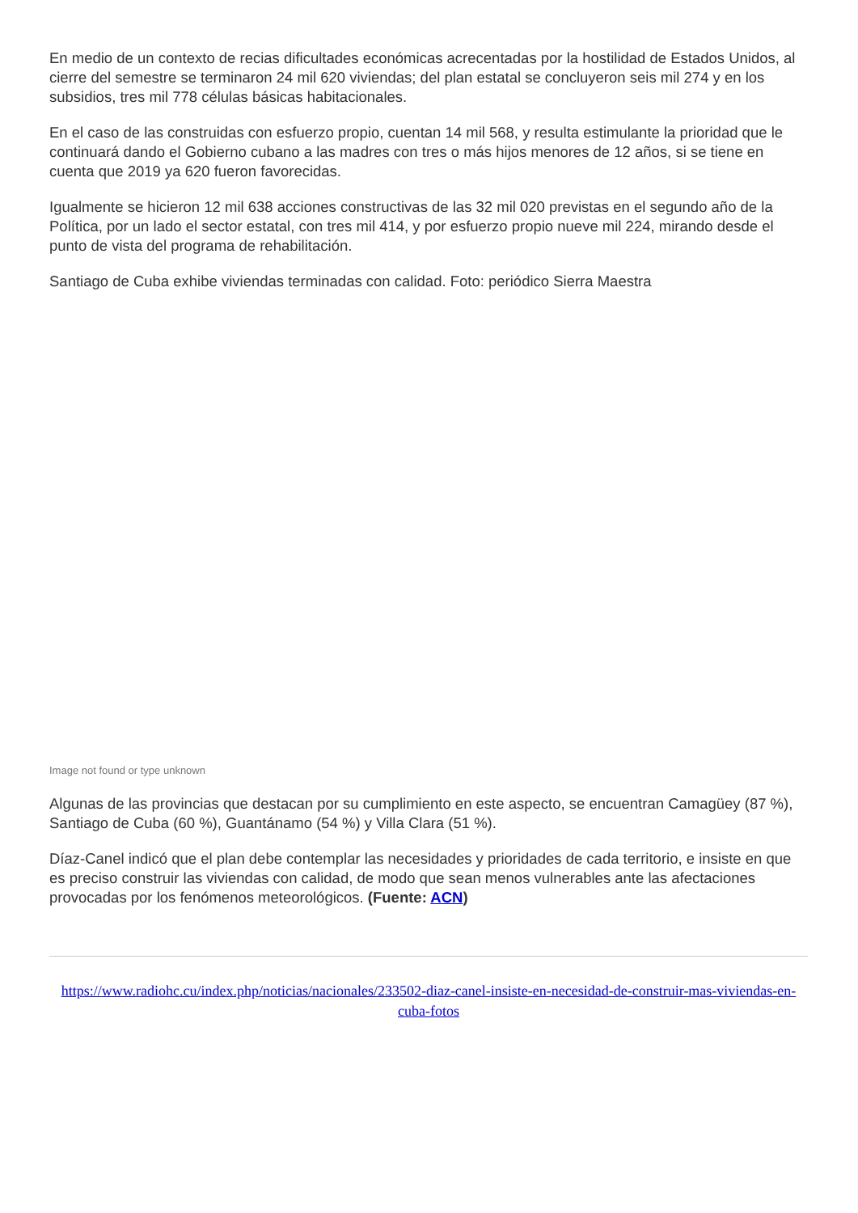En medio de un contexto de recias dificultades económicas acrecentadas por la hostilidad de Estados Unidos, al cierre del semestre se terminaron 24 mil 620 viviendas; del plan estatal se concluyeron seis mil 274 y en los subsidios, tres mil 778 células básicas habitacionales.
En el caso de las construidas con esfuerzo propio, cuentan 14 mil 568, y resulta estimulante la prioridad que le continuará dando el Gobierno cubano a las madres con tres o más hijos menores de 12 años, si se tiene en cuenta que 2019 ya 620 fueron favorecidas.
Igualmente se hicieron 12 mil 638 acciones constructivas de las 32 mil 020 previstas en el segundo año de la Política, por un lado el sector estatal, con tres mil 414, y por esfuerzo propio nueve mil 224, mirando desde el punto de vista del programa de rehabilitación.
Santiago de Cuba exhibe viviendas terminadas con calidad. Foto: periódico Sierra Maestra
Image not found or type unknown
Algunas de las provincias que destacan por su cumplimiento en este aspecto, se encuentran Camagüey (87 %), Santiago de Cuba (60 %), Guantánamo (54 %) y Villa Clara (51 %).
Díaz-Canel indicó que el plan debe contemplar las necesidades y prioridades de cada territorio, e insiste en que es preciso construir las viviendas con calidad, de modo que sean menos vulnerables ante las afectaciones provocadas por los fenómenos meteorológicos. (Fuente: ACN)
https://www.radiohc.cu/index.php/noticias/nacionales/233502-diaz-canel-insiste-en-necesidad-de-construir-mas-viviendas-en-cuba-fotos